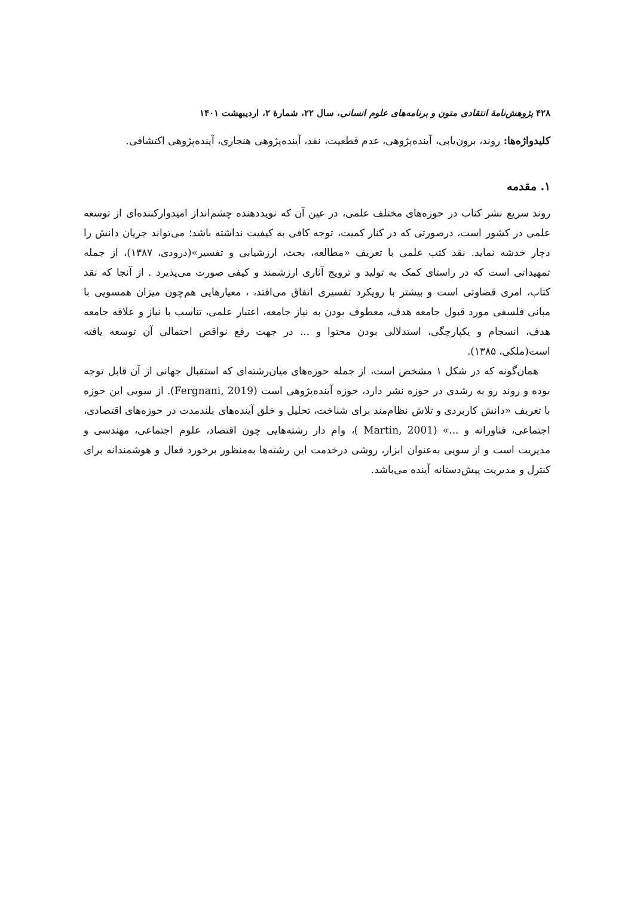۴۲۸ پژوهش‌نامهٔ انتقادی متون و برنامه‌های علوم انسانی، سال ۲۲، شمارهٔ ۲، اردیبهشت ۱۴۰۱
کلیدواژه‌ها: روند، برون‌یابی، آینده‌پژوهی، عدم قطعیت، نقد، آینده‌پژوهی هنجاری، آینده‌پژوهی اکتشافی.
۱. مقدمه
روند سریع نشر کتاب در حوزه‌های مختلف علمی، در عین آن که نویددهنده چشم‌انداز امیدوارکننده‌ای از توسعه علمی در کشور است، درصورتی که در کنار کمیت، توجه کافی به کیفیت نداشته باشد؛ می‌تواند جریان دانش را دچار خدشه نماید. نقد کتب علمی با تعریف «مطالعه، بحث، ارزشیابی و تفسیر»(درودی، ۱۳۸۷)، از جمله تمهیداتی است که در راستای کمک به تولید و ترویج آثاری ارزشمند و کیفی صورت می‌پذیرد . از آنجا که نقد کتاب، امری قضاوتی است و بیشتر با رویکرد تفسیری اتفاق می‌افتد، ، معیارهایی هم‌چون میزان همسویی با مبانی فلسفی مورد قبول جامعه هدف، معطوف بودن به نیاز جامعه، اعتبار علمی، تناسب با نیاز و علاقه جامعه هدف، انسجام و یکپارچگی، استدلالی بودن محتوا و ... در جهت رفع نواقص احتمالی آن توسعه یافته است(ملکی، ۱۳۸۵).
همان‌گونه که در شکل ۱ مشخص است، از جمله حوزه‌های میان‌رشته‌ای که استقبال جهانی از آن قابل توجه بوده و روند رو به رشدی در حوزه نشر دارد، حوزه آینده‌پژوهی است (Fergnani, 2019). از سویی این حوزه با تعریف «دانش کاربردی و تلاش نظام‌مند برای شناخت، تحلیل و خلق آینده‌های بلندمدت در حوزه‌های اقتصادی، اجتماعی، فناورانه و ...» (Martin, 2001 )، وام دار رشته‌هایی چون اقتصاد، علوم اجتماعی، مهندسی و مدیریت است و از سویی به‌عنوان ابزار، روشی درخدمت این رشته‌ها به‌منظور برخورد فعال و هوشمندانه برای کنترل و مدیریت پیش‌دستانه آینده می‌باشد.